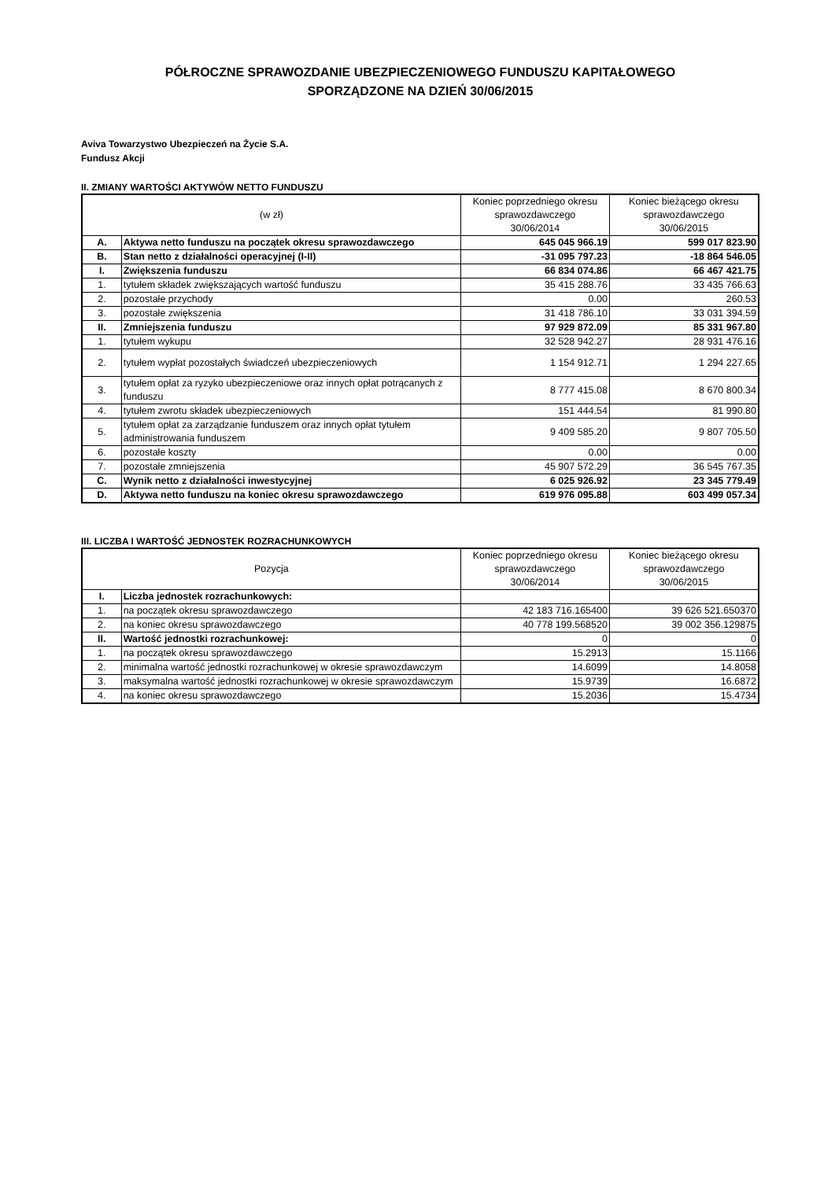PÓŁROCZNE SPRAWOZDANIE UBEZPIECZENIOWEGO FUNDUSZU KAPITAŁOWEGO
SPORZĄDZONE NA DZIEŃ 30/06/2015
Aviva Towarzystwo Ubezpieczeń na Życie S.A.
Fundusz Akcji
II. ZMIANY WARTOŚCI AKTYWÓW NETTO FUNDUSZU
| (w zł) | | Koniec poprzedniego okresu sprawozdawczego 30/06/2014 | Koniec bieżącego okresu sprawozdawczego 30/06/2015 |
| --- | --- | --- | --- |
| A. | Aktywa netto funduszu na początek okresu sprawozdawczego | 645 045 966.19 | 599 017 823.90 |
| B. | Stan netto z działalności operacyjnej (I-II) | -31 095 797.23 | -18 864 546.05 |
| I. | Zwiększenia funduszu | 66 834 074.86 | 66 467 421.75 |
| 1. | tytułem składek zwiększających wartość funduszu | 35 415 288.76 | 33 435 766.63 |
| 2. | pozostałe przychody | 0.00 | 260.53 |
| 3. | pozostałe zwiększenia | 31 418 786.10 | 33 031 394.59 |
| II. | Zmniejszenia funduszu | 97 929 872.09 | 85 331 967.80 |
| 1. | tytułem wykupu | 32 528 942.27 | 28 931 476.16 |
| 2. | tytułem wypłat pozostałych świadczeń ubezpieczeniowych | 1 154 912.71 | 1 294 227.65 |
| 3. | tytułem opłat za ryzyko ubezpieczeniowe oraz innych opłat potrącanych z funduszu | 8 777 415.08 | 8 670 800.34 |
| 4. | tytułem zwrotu składek ubezpieczeniowych | 151 444.54 | 81 990.80 |
| 5. | tytułem opłat za zarządzanie funduszem oraz innych opłat tytułem administrowania funduszem | 9 409 585.20 | 9 807 705.50 |
| 6. | pozostałe koszty | 0.00 | 0.00 |
| 7. | pozostałe zmniejszenia | 45 907 572.29 | 36 545 767.35 |
| C. | Wynik netto z działalności inwestycyjnej | 6 025 926.92 | 23 345 779.49 |
| D. | Aktywa netto funduszu na koniec okresu sprawozdawczego | 619 976 095.88 | 603 499 057.34 |
III. LICZBA I WARTOŚĆ JEDNOSTEK ROZRACHUNKOWYCH
| Pozycja | | Koniec poprzedniego okresu sprawozdawczego 30/06/2014 | Koniec bieżącego okresu sprawozdawczego 30/06/2015 |
| --- | --- | --- | --- |
| I. | Liczba jednostek rozrachunkowych: | | |
| 1. | na początek okresu sprawozdawczego | 42 183 716.165400 | 39 626 521.650370 |
| 2. | na koniec okresu sprawozdawczego | 40 778 199.568520 | 39 002 356.129875 |
| II. | Wartość jednostki rozrachunkowej: | 0 | 0 |
| 1. | na początek okresu sprawozdawczego | 15.2913 | 15.1166 |
| 2. | minimalna wartość jednostki rozrachunkowej w okresie sprawozdawczym | 14.6099 | 14.8058 |
| 3. | maksymalna wartość jednostki rozrachunkowej w okresie sprawozdawczym | 15.9739 | 16.6872 |
| 4. | na koniec okresu sprawozdawczego | 15.2036 | 15.4734 |